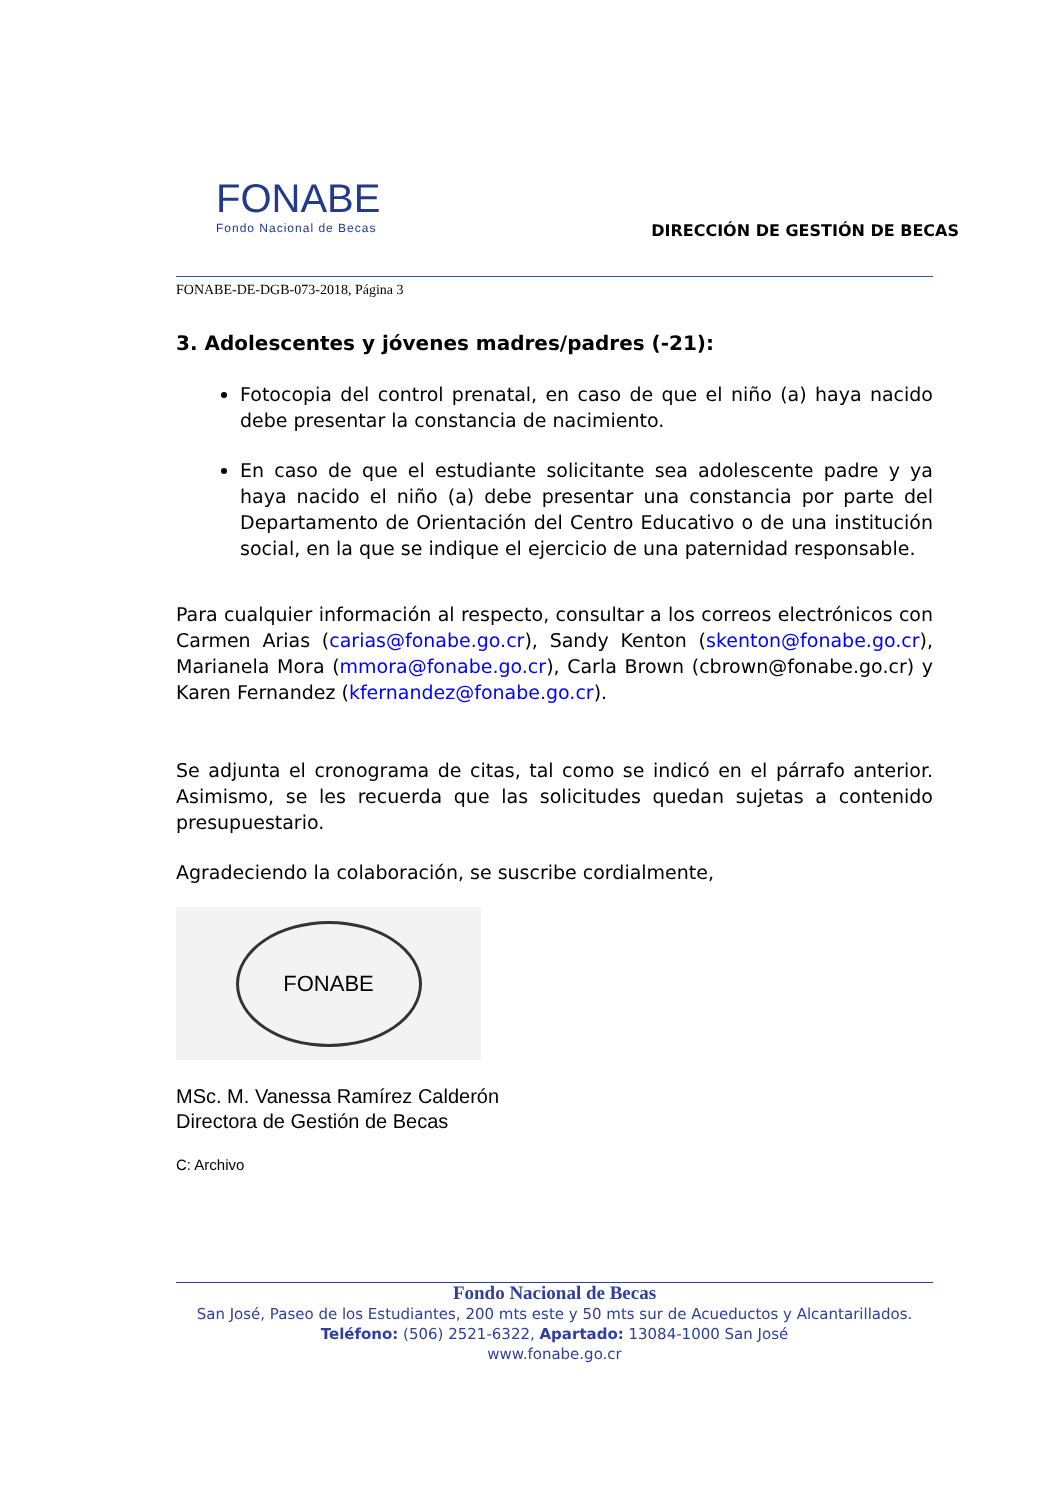FONABE
Fondo Nacional de Becas
DIRECCIÓN DE GESTIÓN DE BECAS
FONABE-DE-DGB-073-2018, Página 3
3. Adolescentes y jóvenes madres/padres (-21):
Fotocopia del control prenatal, en caso de que el niño (a) haya nacido debe presentar la constancia de nacimiento.
En caso de que el estudiante solicitante sea adolescente padre y ya haya nacido el niño (a) debe presentar una constancia por parte del Departamento de Orientación del Centro Educativo o de una institución social, en la que se indique el ejercicio de una paternidad responsable.
Para cualquier información al respecto, consultar a los correos electrónicos con Carmen Arias (carias@fonabe.go.cr), Sandy Kenton (skenton@fonabe.go.cr), Marianela Mora (mmora@fonabe.go.cr), Carla Brown (cbrown@fonabe.go.cr) y Karen Fernandez (kfernandez@fonabe.go.cr).
Se adjunta el cronograma de citas, tal como se indicó en el párrafo anterior. Asimismo, se les recuerda que las solicitudes quedan sujetas a contenido presupuestario.
Agradeciendo la colaboración, se suscribe cordialmente,
FONABE
MSc. M. Vanessa Ramírez Calderón
Directora de Gestión de Becas
C: Archivo
Fondo Nacional de Becas
San José, Paseo de los Estudiantes, 200 mts este y 50 mts sur de Acueductos y Alcantarillados.
Teléfono: (506) 2521-6322, Apartado: 13084-1000 San José
www.fonabe.go.cr